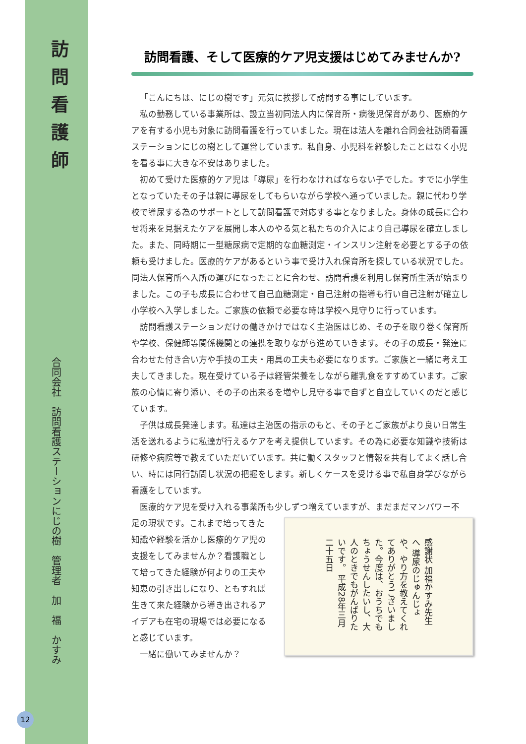訪問看護師
合同会社　訪問看護ステーションにじの樹　管理者　加　福　かすみ
訪問看護、そして医療的ケア児支援はじめてみませんか?
「こんにちは、にじの樹です」元気に挨拶して訪問する事にしています。
私の勤務している事業所は、設立当初同法人内に保育所・病後児保育があり、医療的ケアを有する小児も対象に訪問看護を行っていました。現在は法人を離れ合同会社訪問看護ステーションにじの樹として運営しています。私自身、小児科を経験したことはなく小児を看る事に大きな不安はありました。
初めて受けた医療的ケア児は「導尿」を行わなければならない子でした。すでに小学生となっていたその子は親に導尿をしてもらいながら学校へ通っていました。親に代わり学校で導尿する為のサポートとして訪問看護で対応する事となりました。身体の成長に合わせ将来を見据えたケアを展開し本人のやる気と私たちの介入により自己導尿を確立しました。また、同時期に一型糖尿病で定期的な血糖測定・インスリン注射を必要とする子の依頼も受けました。医療的ケアがあるという事で受け入れ保育所を探している状況でした。同法人保育所へ入所の運びになったことに合わせ、訪問看護を利用し保育所生活が始まりました。この子も成長に合わせて自己血糖測定・自己注射の指導も行い自己注射が確立し小学校へ入学しました。ご家族の依頼で必要な時は学校へ見守りに行っています。
訪問看護ステーションだけの働きかけではなく主治医はじめ、その子を取り巻く保育所や学校、保健師等関係機関との連携を取りながら進めていきます。その子の成長・発達に合わせた付き合い方や手技の工夫・用具の工夫も必要になります。ご家族と一緒に考え工夫してきました。現在受けている子は経管栄養をしながら離乳食をすすめています。ご家族の心情に寄り添い、その子の出来るを増やし見守る事で自ずと自立していくのだと感じています。
子供は成長発達します。私達は主治医の指示のもと、その子とご家族がより良い日常生活を送れるように私達が行えるケアを考え提供しています。その為に必要な知識や技術は研修や病院等で教えていただいています。共に働くスタッフと情報を共有してよく話し合い、時には同行訪問し状況の把握をします。新しくケースを受ける事で私自身学びながら看護をしています。
医療的ケア児を受け入れる事業所も少しずつ増えていますが、まだまだマンパワー不
感謝状 加福かすみ先生へ 導尿のじゅんじょや、やり方を教えてくれてありがとうございました。今度は、おうちでもちょうせんしたいし、大人のときでもがんばりたいです。 平成28年三月二十五日
足の現状です。これまで培ってきた知識や経験を活かし医療的ケア児の支援をしてみませんか？看護職として培ってきた経験が何よりの工夫や知恵の引き出しになり、ともすれば生きて来た経験から導き出されるアイデアも在宅の現場では必要になると感じています。
一緒に働いてみませんか？
12